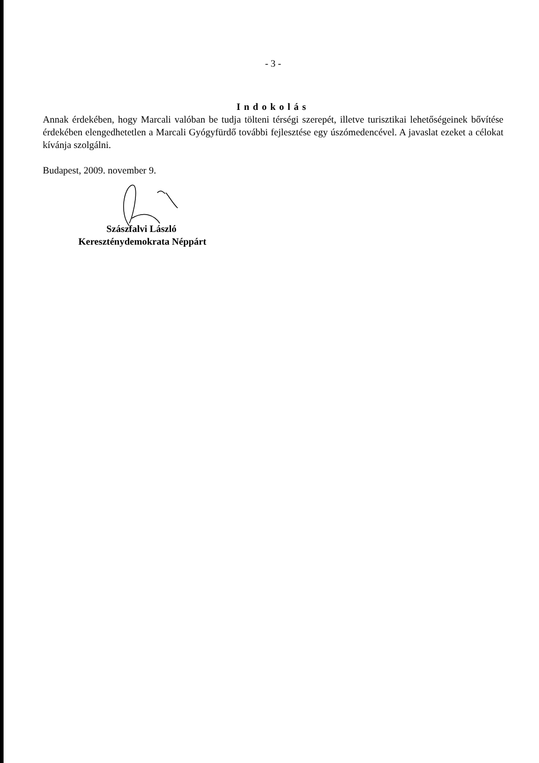- 3 -
Indokolás
Annak érdekében, hogy Marcali valóban be tudja tölteni térségi szerepét, illetve turisztikai lehetőségeinek bővítése érdekében elengedhetetlen a Marcali Gyógyfürdő további fejlesztése egy úszómedencével. A javaslat ezeket a célokat kívánja szolgálni.
Budapest, 2009. november 9.
Szászfalvi László
Kereszténydemokrata Néppárt